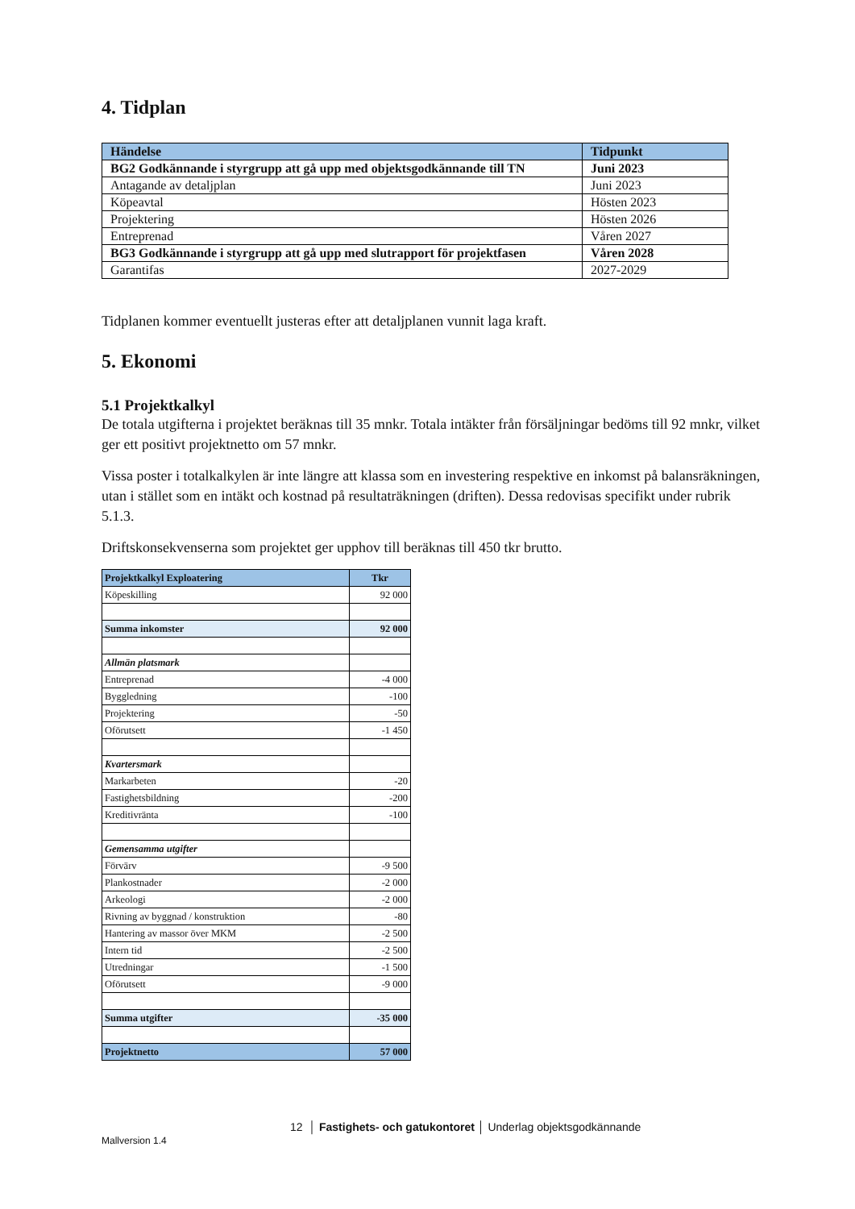4. Tidplan
| Händelse | Tidpunkt |
| --- | --- |
| BG2 Godkännande i styrgrupp att gå upp med objektsgodkännande till TN | Juni 2023 |
| Antagande av detaljplan | Juni 2023 |
| Köpeavtal | Hösten 2023 |
| Projektering | Hösten 2026 |
| Entreprenad | Våren 2027 |
| BG3 Godkännande i styrgrupp att gå upp med slutrapport för projektfasen | Våren 2028 |
| Garantifas | 2027-2029 |
Tidplanen kommer eventuellt justeras efter att detaljplanen vunnit laga kraft.
5. Ekonomi
5.1 Projektkalkyl
De totala utgifterna i projektet beräknas till 35 mnkr. Totala intäkter från försäljningar bedöms till 92 mnkr, vilket ger ett positivt projektnetto om 57 mnkr.
Vissa poster i totalkalkylen är inte längre att klassa som en investering respektive en inkomst på balansräkningen, utan i stället som en intäkt och kostnad på resultaträkningen (driften). Dessa redovisas specifikt under rubrik 5.1.3.
Driftskonsekvenserna som projektet ger upphov till beräknas till 450 tkr brutto.
| Projektkalkyl Exploatering | Tkr |
| --- | --- |
| Köpeskilling | 92 000 |
| Summa inkomster | 92 000 |
| Allmän platsmark | |
| Entreprenad | -4 000 |
| Byggledning | -100 |
| Projektering | -50 |
| Oförutsett | -1 450 |
| Kvartersmark | |
| Markarbeten | -20 |
| Fastighetsbildning | -200 |
| Kreditivränta | -100 |
| Gemensamma utgifter | |
| Förvärv | -9 500 |
| Plankostnader | -2 000 |
| Arkeologi | -2 000 |
| Rivning av byggnad / konstruktion | -80 |
| Hantering av massor över MKM | -2 500 |
| Intern tid | -2 500 |
| Utredningar | -1 500 |
| Oförutsett | -9 000 |
| Summa utgifter | -35 000 |
| Projektnetto | 57 000 |
12 │ Fastighets- och gatukontoret │ Underlag objektsgodkännande
Mallversion 1.4